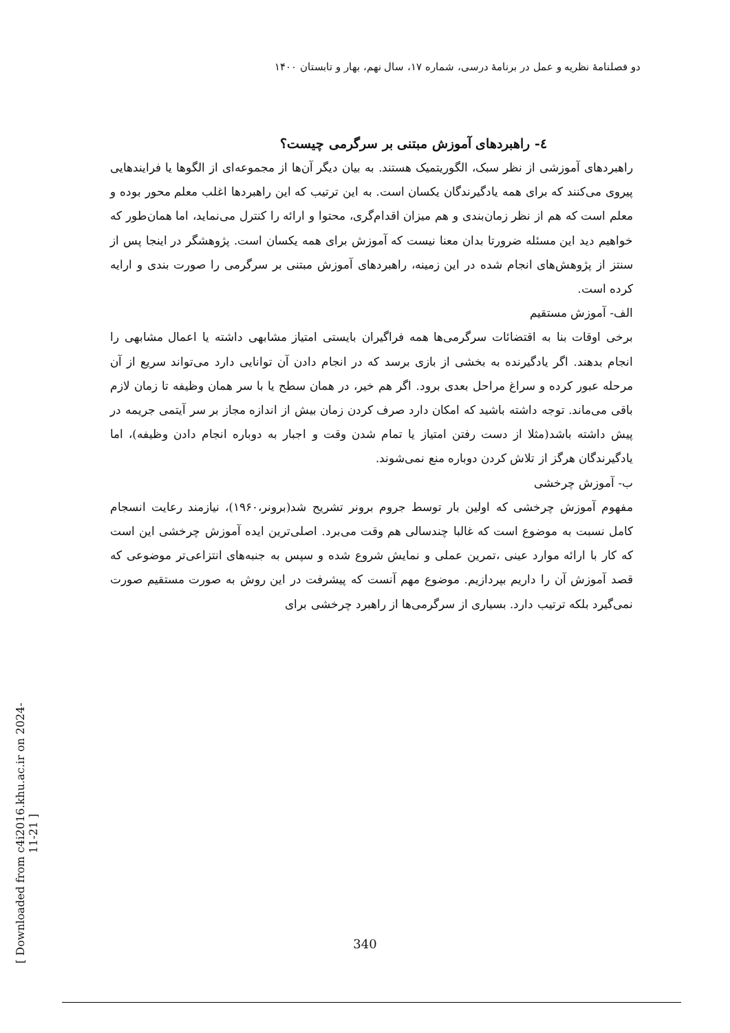دو فصلنامهٔ نظریه و عمل در برنامهٔ درسی، شماره ۱۷، سال نهم، بهار و تابستان ۱۴۰۰
[ Downloaded from c4i2016.khu.ac.ir on 2024-11-21 ]
٤- راهبردهای آموزش مبتنی بر سرگرمی چیست؟
راهبردهای آموزشی از نظر سبک، الگوریتمیک هستند. به بیان دیگر آن‌ها از مجموعه‌ای از الگوها یا فرایندهایی پیروی می‌کنند که برای همه یادگیرندگان یکسان است. به این ترتیب که این راهبردها اغلب معلم محور بوده و معلم است که هم از نظر زمان‌بندی و هم میزان اقدام‌گری، محتوا و ارائه را کنترل می‌نماید، اما همان‌طور که خواهیم دید این مسئله ضرورتا بدان معنا نیست که آموزش برای همه یکسان است. پژوهشگر در اینجا پس از سنتز از پژوهش‌های انجام شده در این زمینه، راهبردهای آموزش مبتنی بر سرگرمی را صورت بندی و ارایه کرده است.
الف- آموزش مستقیم
برخی اوقات بنا به اقتضائات سرگرمی‌ها همه فراگیران بایستی امتیاز مشابهی داشته یا اعمال مشابهی را انجام بدهند. اگر یادگیرنده به بخشی از بازی برسد که در انجام دادن آن توانایی دارد می‌تواند سریع از آن مرحله عبور کرده و سراغ مراحل بعدی برود. اگر هم خیر، در همان سطح یا با سر همان وظیفه تا زمان لازم باقی می‌ماند. توجه داشته باشید که امکان دارد صرف کردن زمان بیش از اندازه مجاز بر سر آیتمی جریمه در پیش داشته باشد(مثلا از دست رفتن امتیاز یا تمام شدن وقت و اجبار به دوباره انجام دادن وظیفه)، اما یادگیرندگان هرگز از تلاش کردن دوباره منع نمی‌شوند.
ب- آموزش چرخشی
مفهوم آموزش چرخشی که اولین بار توسط جروم برونر تشریح شد(برونر،۱۹۶۰)، نیازمند رعایت انسجام کامل نسبت به موضوع است که غالبا چندسالی هم وقت می‌برد. اصلی‌ترین ایده آموزش چرخشی این است که کار با ارائه موارد عینی ،تمرین عملی و نمایش شروع شده و سپس به جنبه‌های انتزاعی‌تر موضوعی که قصد آموزش آن را داریم بپردازیم. موضوع مهم آنست که پیشرفت در این روش به صورت مستقیم صورت نمی‌گیرد بلکه ترتیب دارد. بسیاری از سرگرمی‌ها از راهبرد چرخشی برای
340